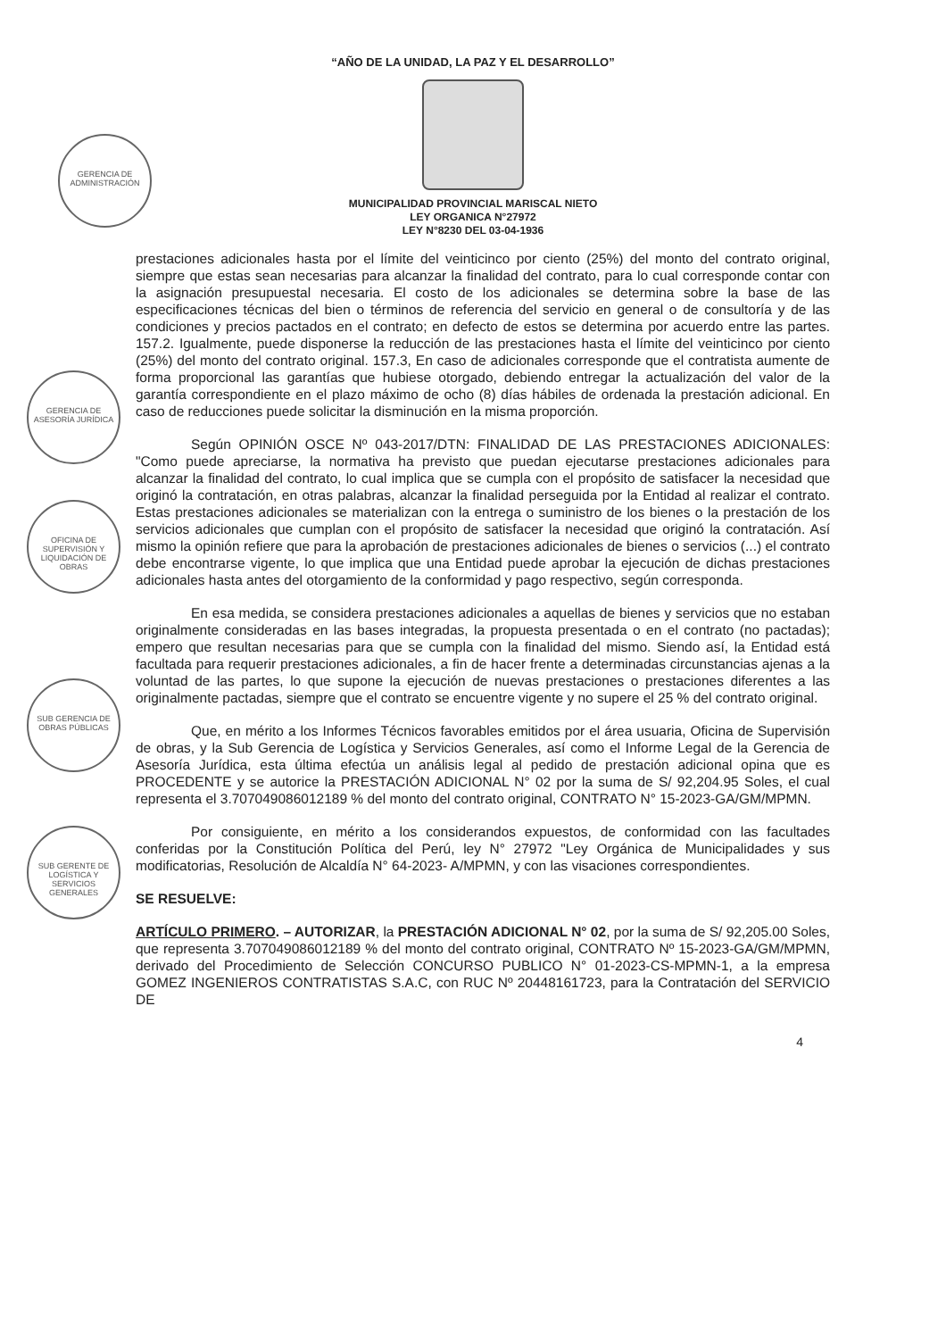GERENCIA DE ADMINISTRACIÓN
GERENCIA DE ASESORÍA JURÍDICA
OFICINA DE SUPERVISIÓN Y LIQUIDACIÓN DE OBRAS
SUB GERENCIA DE OBRAS PÚBLICAS
SUB GERENTE DE LOGÍSTICA Y SERVICIOS GENERALES
“AÑO DE LA UNIDAD, LA PAZ Y EL DESARROLLO”
MUNICIPALIDAD PROVINCIAL MARISCAL NIETO
LEY ORGANICA N°27972
LEY N°8230 DEL 03-04-1936
prestaciones adicionales hasta por el límite del veinticinco por ciento (25%) del monto del contrato original, siempre que estas sean necesarias para alcanzar la finalidad del contrato, para lo cual corresponde contar con la asignación presupuestal necesaria. El costo de los adicionales se determina sobre la base de las especificaciones técnicas del bien o términos de referencia del servicio en general o de consultoría y de las condiciones y precios pactados en el contrato; en defecto de estos se determina por acuerdo entre las partes. 157.2. Igualmente, puede disponerse la reducción de las prestaciones hasta el límite del veinticinco por ciento (25%) del monto del contrato original. 157.3, En caso de adicionales corresponde que el contratista aumente de forma proporcional las garantías que hubiese otorgado, debiendo entregar la actualización del valor de la garantía correspondiente en el plazo máximo de ocho (8) días hábiles de ordenada la prestación adicional. En caso de reducciones puede solicitar la disminución en la misma proporción.
Según OPINIÓN OSCE Nº 043-2017/DTN: FINALIDAD DE LAS PRESTACIONES ADICIONALES: "Como puede apreciarse, la normativa ha previsto que puedan ejecutarse prestaciones adicionales para alcanzar la finalidad del contrato, lo cual implica que se cumpla con el propósito de satisfacer la necesidad que originó la contratación, en otras palabras, alcanzar la finalidad perseguida por la Entidad al realizar el contrato. Estas prestaciones adicionales se materializan con la entrega o suministro de los bienes o la prestación de los servicios adicionales que cumplan con el propósito de satisfacer la necesidad que originó la contratación. Así mismo la opinión refiere que para la aprobación de prestaciones adicionales de bienes o servicios (...) el contrato debe encontrarse vigente, lo que implica que una Entidad puede aprobar la ejecución de dichas prestaciones adicionales hasta antes del otorgamiento de la conformidad y pago respectivo, según corresponda.
En esa medida, se considera prestaciones adicionales a aquellas de bienes y servicios que no estaban originalmente consideradas en las bases integradas, la propuesta presentada o en el contrato (no pactadas); empero que resultan necesarias para que se cumpla con la finalidad del mismo. Siendo así, la Entidad está facultada para requerir prestaciones adicionales, a fin de hacer frente a determinadas circunstancias ajenas a la voluntad de las partes, lo que supone la ejecución de nuevas prestaciones o prestaciones diferentes a las originalmente pactadas, siempre que el contrato se encuentre vigente y no supere el 25 % del contrato original.
Que, en mérito a los Informes Técnicos favorables emitidos por el área usuaria, Oficina de Supervisión de obras, y la Sub Gerencia de Logística y Servicios Generales, así como el Informe Legal de la Gerencia de Asesoría Jurídica, esta última efectúa un análisis legal al pedido de prestación adicional opina que es PROCEDENTE y se autorice la PRESTACIÓN ADICIONAL N° 02 por la suma de S/ 92,204.95 Soles, el cual representa el 3.707049086012189 % del monto del contrato original, CONTRATO N° 15-2023-GA/GM/MPMN.
Por consiguiente, en mérito a los considerandos expuestos, de conformidad con las facultades conferidas por la Constitución Política del Perú, ley N° 27972 "Ley Orgánica de Municipalidades y sus modificatorias, Resolución de Alcaldía N° 64-2023- A/MPMN, y con las visaciones correspondientes.
SE RESUELVE:
ARTÍCULO PRIMERO. – AUTORIZAR, la PRESTACIÓN ADICIONAL N° 02, por la suma de S/ 92,205.00 Soles, que representa 3.707049086012189 % del monto del contrato original, CONTRATO Nº 15-2023-GA/GM/MPMN, derivado del Procedimiento de Selección CONCURSO PUBLICO N° 01-2023-CS-MPMN-1, a la empresa GOMEZ INGENIEROS CONTRATISTAS S.A.C, con RUC Nº 20448161723, para la Contratación del SERVICIO DE
4